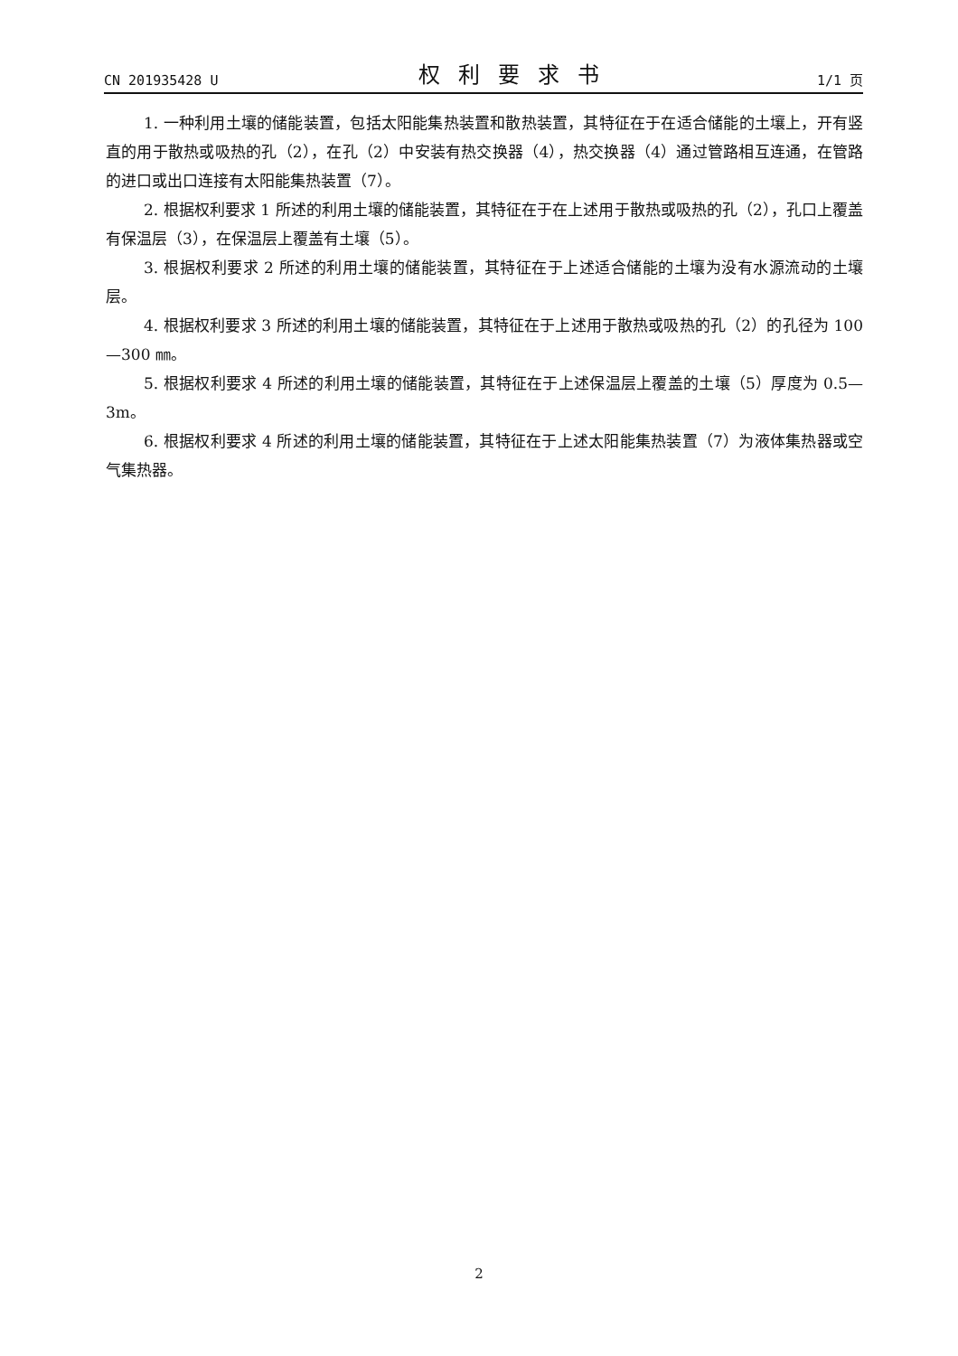CN 201935428 U 权利要求书 1/1 页
1. 一种利用土壤的储能装置，包括太阳能集热装置和散热装置，其特征在于在适合储能的土壤上，开有竖直的用于散热或吸热的孔（2），在孔（2）中安装有热交换器（4），热交换器（4）通过管路相互连通，在管路的进口或出口连接有太阳能集热装置（7）。
2. 根据权利要求 1 所述的利用土壤的储能装置，其特征在于在上述用于散热或吸热的孔（2），孔口上覆盖有保温层（3），在保温层上覆盖有土壤（5）。
3. 根据权利要求 2 所述的利用土壤的储能装置，其特征在于上述适合储能的土壤为没有水源流动的土壤层。
4. 根据权利要求 3 所述的利用土壤的储能装置，其特征在于上述用于散热或吸热的孔（2）的孔径为 100—300 ㎜。
5. 根据权利要求 4 所述的利用土壤的储能装置，其特征在于上述保温层上覆盖的土壤（5）厚度为 0.5—3m。
6. 根据权利要求 4 所述的利用土壤的储能装置，其特征在于上述太阳能集热装置（7）为液体集热器或空气集热器。
2